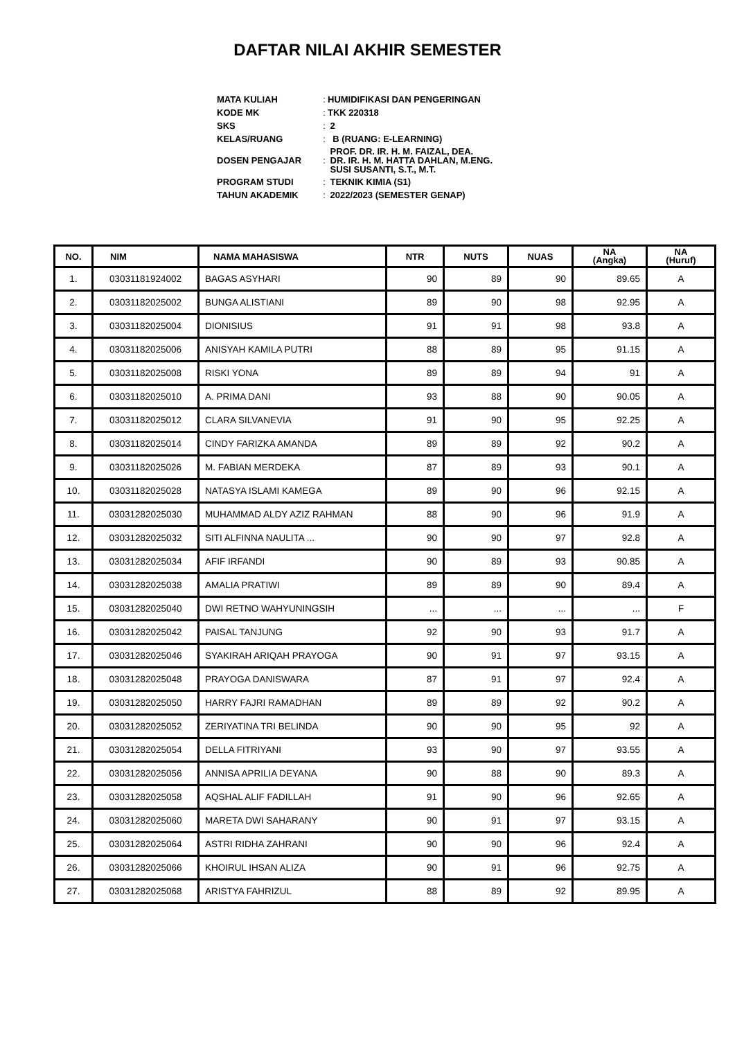DAFTAR NILAI AKHIR SEMESTER
| MATA KULIAH | : | HUMIDIFIKASI DAN PENGERINGAN |
| KODE MK | : | TKK 220318 |
| SKS | : | 2 |
| KELAS/RUANG | : | B (RUANG: E-LEARNING) |
| DOSEN PENGAJAR | : | PROF. DR. IR. H. M. FAIZAL, DEA. DR. IR. H. M. HATTA DAHLAN, M.ENG. SUSI SUSANTI, S.T., M.T. |
| PROGRAM STUDI | : | TEKNIK KIMIA (S1) |
| TAHUN AKADEMIK | : | 2022/2023 (SEMESTER GENAP) |
| NO. | NIM | NAMA MAHASISWA | NTR | NUTS | NUAS | NA (Angka) | NA (Huruf) |
| --- | --- | --- | --- | --- | --- | --- | --- |
| 1. | 03031181924002 | BAGAS ASYHARI | 90 | 89 | 90 | 89.65 | A |
| 2. | 03031182025002 | BUNGA ALISTIANI | 89 | 90 | 98 | 92.95 | A |
| 3. | 03031182025004 | DIONISIUS | 91 | 91 | 98 | 93.8 | A |
| 4. | 03031182025006 | ANISYAH KAMILA PUTRI | 88 | 89 | 95 | 91.15 | A |
| 5. | 03031182025008 | RISKI YONA | 89 | 89 | 94 | 91 | A |
| 6. | 03031182025010 | A. PRIMA DANI | 93 | 88 | 90 | 90.05 | A |
| 7. | 03031182025012 | CLARA SILVANEVIA | 91 | 90 | 95 | 92.25 | A |
| 8. | 03031182025014 | CINDY FARIZKA AMANDA | 89 | 89 | 92 | 90.2 | A |
| 9. | 03031182025026 | M. FABIAN MERDEKA | 87 | 89 | 93 | 90.1 | A |
| 10. | 03031182025028 | NATASYA ISLAMI KAMEGA | 89 | 90 | 96 | 92.15 | A |
| 11. | 03031282025030 | MUHAMMAD ALDY AZIZ RAHMAN | 88 | 90 | 96 | 91.9 | A |
| 12. | 03031282025032 | SITI ALFINNA NAULITA ... | 90 | 90 | 97 | 92.8 | A |
| 13. | 03031282025034 | AFIF IRFANDI | 90 | 89 | 93 | 90.85 | A |
| 14. | 03031282025038 | AMALIA PRATIWI | 89 | 89 | 90 | 89.4 | A |
| 15. | 03031282025040 | DWI RETNO WAHYUNINGSIH | ... | ... | ... | ... | F |
| 16. | 03031282025042 | PAISAL TANJUNG | 92 | 90 | 93 | 91.7 | A |
| 17. | 03031282025046 | SYAKIRAH ARIQAH PRAYOGA | 90 | 91 | 97 | 93.15 | A |
| 18. | 03031282025048 | PRAYOGA DANISWARA | 87 | 91 | 97 | 92.4 | A |
| 19. | 03031282025050 | HARRY FAJRI RAMADHAN | 89 | 89 | 92 | 90.2 | A |
| 20. | 03031282025052 | ZERIYATINA TRI BELINDA | 90 | 90 | 95 | 92 | A |
| 21. | 03031282025054 | DELLA FITRIYANI | 93 | 90 | 97 | 93.55 | A |
| 22. | 03031282025056 | ANNISA APRILIA DEYANA | 90 | 88 | 90 | 89.3 | A |
| 23. | 03031282025058 | AQSHAL ALIF FADILLAH | 91 | 90 | 96 | 92.65 | A |
| 24. | 03031282025060 | MARETA DWI SAHARANY | 90 | 91 | 97 | 93.15 | A |
| 25. | 03031282025064 | ASTRI RIDHA ZAHRANI | 90 | 90 | 96 | 92.4 | A |
| 26. | 03031282025066 | KHOIRUL IHSAN ALIZA | 90 | 91 | 96 | 92.75 | A |
| 27. | 03031282025068 | ARISTYA FAHRIZUL | 88 | 89 | 92 | 89.95 | A |